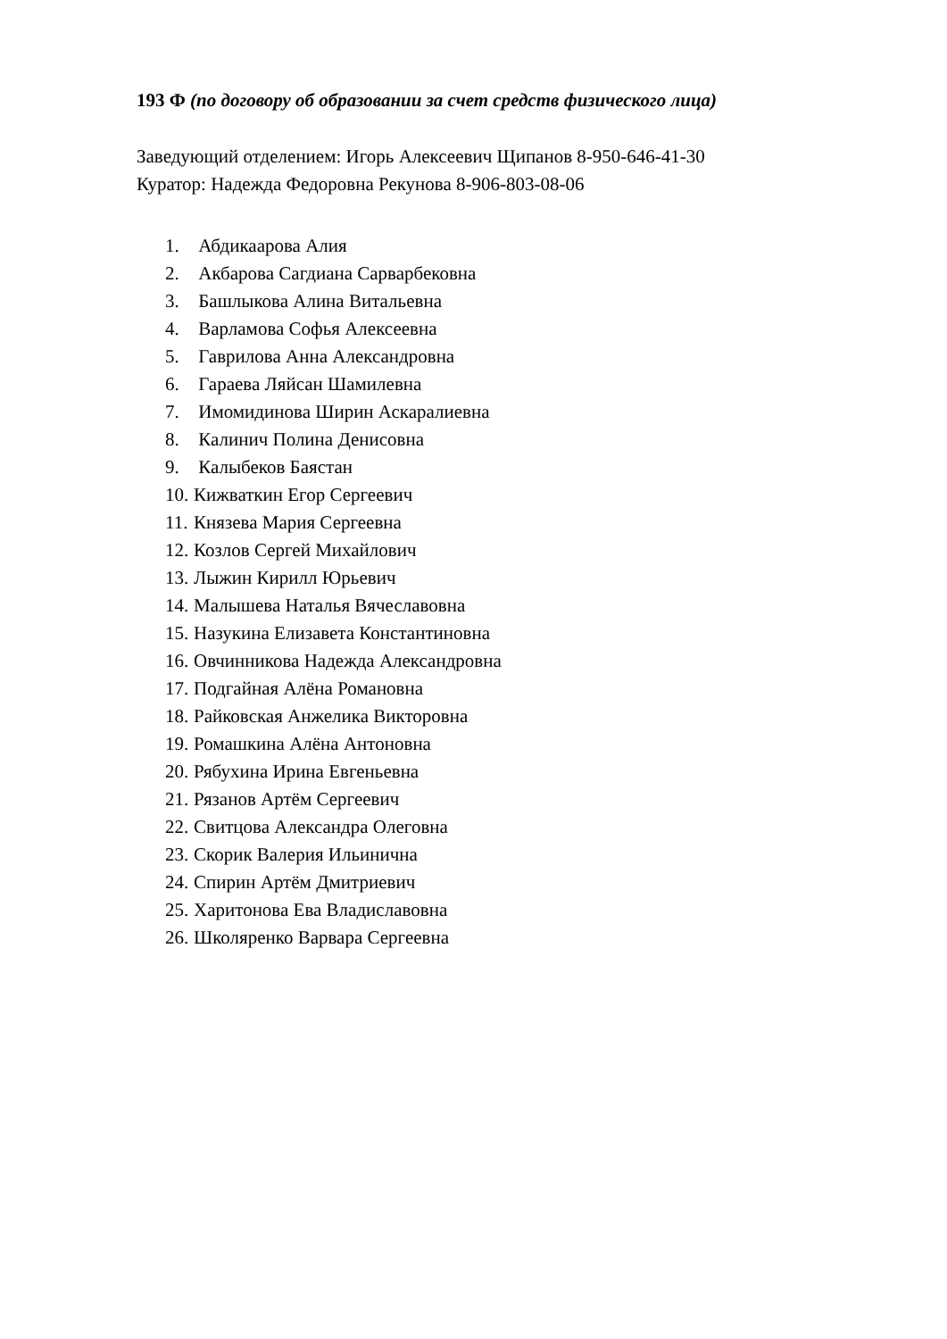193 Ф (по договору об образовании за счет средств физического лица)
Заведующий отделением: Игорь Алексеевич Щипанов 8-950-646-41-30
Куратор: Надежда Федоровна Рекунова 8-906-803-08-06
1. Абдикаарова Алия
2. Акбарова Сагдиана Сарварбековна
3. Башлыкова Алина Витальевна
4. Варламова Софья Алексеевна
5. Гаврилова Анна Александровна
6. Гараева Ляйсан Шамилевна
7. Имомидинова Ширин Аскаралиевна
8. Калинич Полина Денисовна
9. Калыбеков Баястан
10. Кижваткин Егор Сергеевич
11. Князева Мария Сергеевна
12. Козлов Сергей Михайлович
13. Лыжин Кирилл Юрьевич
14. Малышева Наталья Вячеславовна
15. Назукина Елизавета Константиновна
16. Овчинникова Надежда Александровна
17. Подгайная Алёна Романовна
18. Райковская Анжелика Викторовна
19. Ромашкина Алёна Антоновна
20. Рябухина Ирина Евгеньевна
21. Рязанов Артём Сергеевич
22. Свитцова Александра Олеговна
23. Скорик Валерия Ильинична
24. Спирин Артём Дмитриевич
25. Харитонова Ева Владиславовна
26. Школяренко Варвара Сергеевна